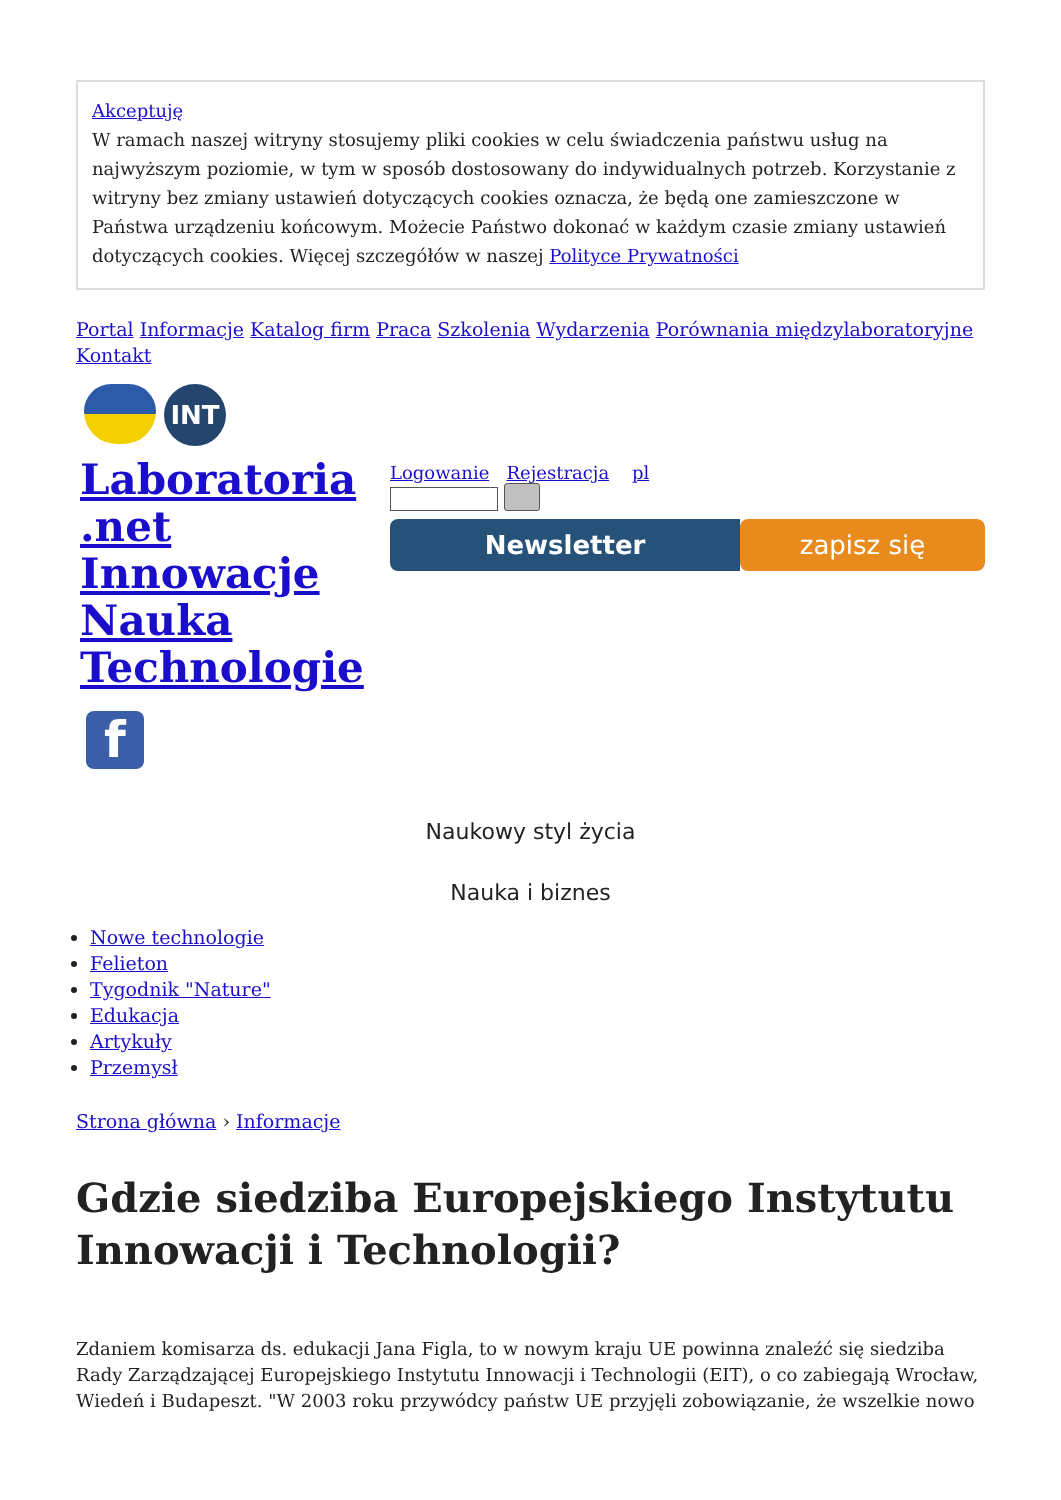Akceptuję
W ramach naszej witryny stosujemy pliki cookies w celu świadczenia państwu usług na najwyższym poziomie, w tym w sposób dostosowany do indywidualnych potrzeb. Korzystanie z witryny bez zmiany ustawień dotyczących cookies oznacza, że będą one zamieszczone w Państwa urządzeniu końcowym. Możecie Państwo dokonać w każdym czasie zmiany ustawień dotyczących cookies. Więcej szczegółów w naszej Polityce Prywatności
Portal Informacje Katalog firm Praca Szkolenia Wydarzenia Porównania międzylaboratoryjne
Kontakt
INT
Laboratoria .net Innowacje Nauka Technologie
f
Logowanie Rejestracja pl
Newsletter zapisz się
Naukowy styl życia
Nauka i biznes
Nowe technologie
Felieton
Tygodnik "Nature"
Edukacja
Artykuły
Przemysł
Strona główna › Informacje
Gdzie siedziba Europejskiego Instytutu Innowacji i Technologii?
Zdaniem komisarza ds. edukacji Jana Figla, to w nowym kraju UE powinna znaleźć się siedziba Rady Zarządzającej Europejskiego Instytutu Innowacji i Technologii (EIT), o co zabiegają Wrocław, Wiedeń i Budapeszt. "W 2003 roku przywódcy państw UE przyjęli zobowiązanie, że wszelkie nowo